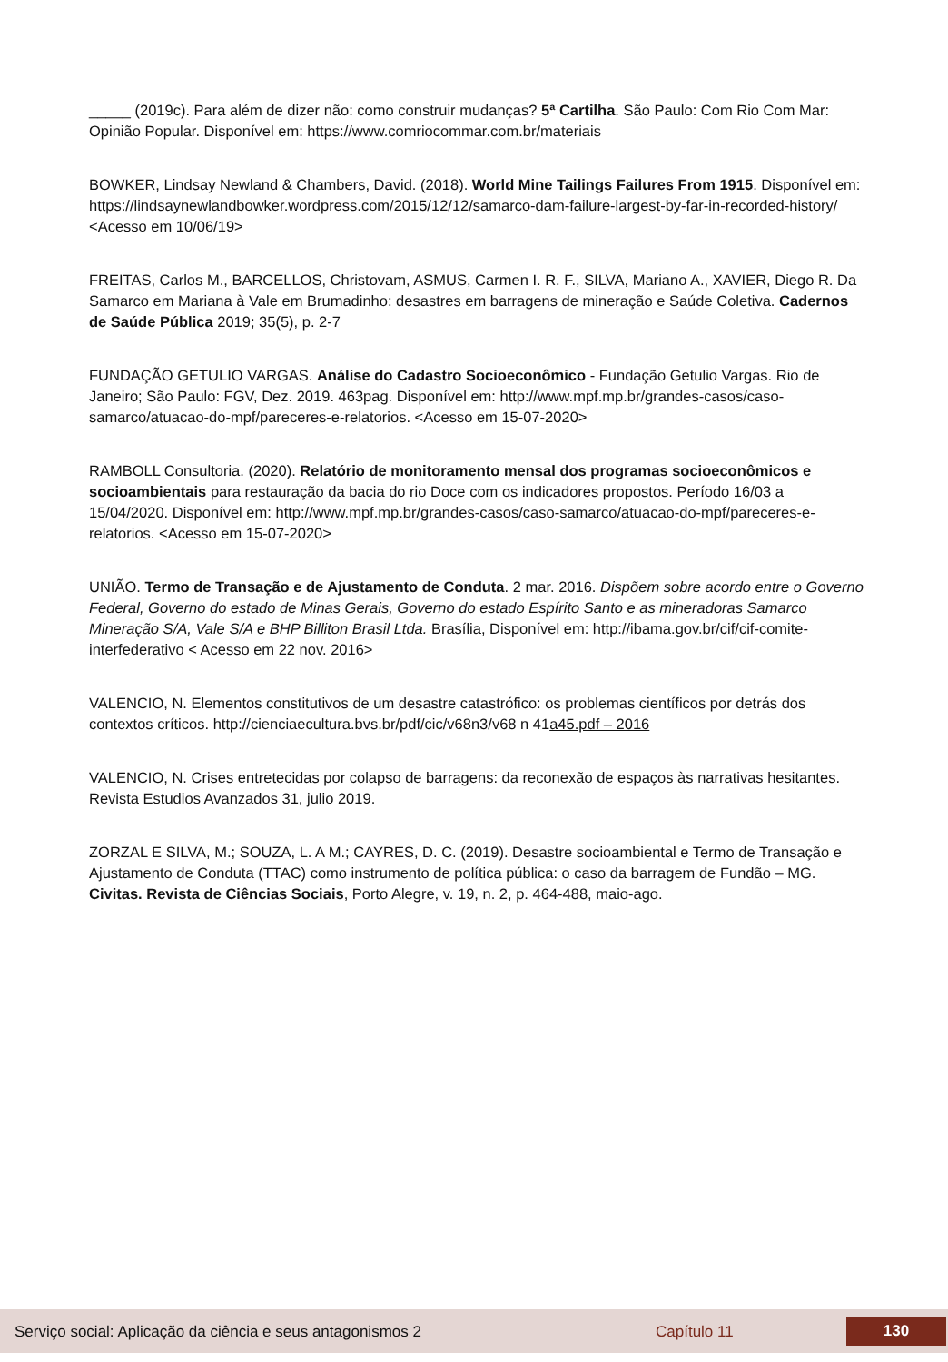_____ (2019c). Para além de dizer não: como construir mudanças? 5ª Cartilha. São Paulo: Com Rio Com Mar: Opinião Popular. Disponível em: https://www.comriocommar.com.br/materiais
BOWKER, Lindsay Newland & Chambers, David. (2018). World Mine Tailings Failures From 1915. Disponível em: https://lindsaynewlandbowker.wordpress.com/2015/12/12/samarco-dam-failure-largest-by-far-in-recorded-history/ <Acesso em 10/06/19>
FREITAS, Carlos M., BARCELLOS, Christovam, ASMUS, Carmen I. R. F., SILVA, Mariano A., XAVIER, Diego R. Da Samarco em Mariana à Vale em Brumadinho: desastres em barragens de mineração e Saúde Coletiva. Cadernos de Saúde Pública 2019; 35(5), p. 2-7
FUNDAÇÃO GETULIO VARGAS. Análise do Cadastro Socioeconômico - Fundação Getulio Vargas. Rio de Janeiro; São Paulo: FGV, Dez. 2019. 463pag. Disponível em: http://www.mpf.mp.br/grandes-casos/caso-samarco/atuacao-do-mpf/pareceres-e-relatorios. <Acesso em 15-07-2020>
RAMBOLL Consultoria. (2020). Relatório de monitoramento mensal dos programas socioeconômicos e socioambientais para restauração da bacia do rio Doce com os indicadores propostos. Período 16/03 a 15/04/2020. Disponível em: http://www.mpf.mp.br/grandes-casos/caso-samarco/atuacao-do-mpf/pareceres-e-relatorios. <Acesso em 15-07-2020>
UNIÃO. Termo de Transação e de Ajustamento de Conduta. 2 mar. 2016. Dispõem sobre acordo entre o Governo Federal, Governo do estado de Minas Gerais, Governo do estado Espírito Santo e as mineradoras Samarco Mineração S/A, Vale S/A e BHP Billiton Brasil Ltda. Brasília, Disponível em: http://ibama.gov.br/cif/cif-comite-interfederativo < Acesso em 22 nov. 2016>
VALENCIO, N. Elementos constitutivos de um desastre catastrófico: os problemas científicos por detrás dos contextos críticos. http://cienciaecultura.bvs.br/pdf/cic/v68n3/v68 n 41a45.pdf – 2016
VALENCIO, N. Crises entretecidas por colapso de barragens: da reconexão de espaços às narrativas hesitantes. Revista Estudios Avanzados 31, julio 2019.
ZORZAL E SILVA, M.; SOUZA, L. A M.; CAYRES, D. C. (2019). Desastre socioambiental e Termo de Transação e Ajustamento de Conduta (TTAC) como instrumento de política pública: o caso da barragem de Fundão – MG. Civitas. Revista de Ciências Sociais, Porto Alegre, v. 19, n. 2, p. 464-488, maio-ago.
Serviço social: Aplicação da ciência e seus antagonismos 2 Capítulo 11 130